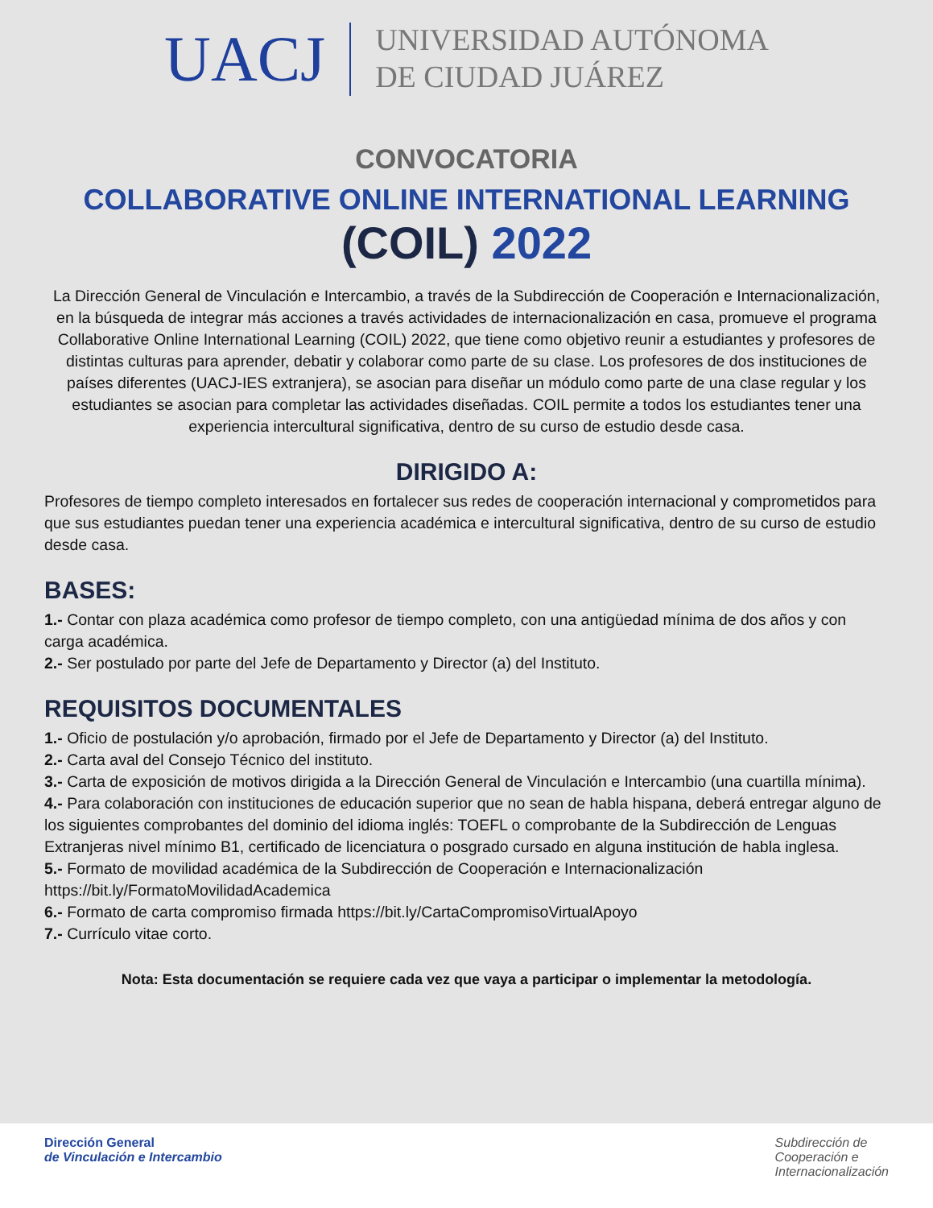UACJ
UNIVERSIDAD AUTÓNOMA
DE CIUDAD JUÁREZ
CONVOCATORIA
COLLABORATIVE ONLINE INTERNATIONAL LEARNING
(COIL) 2022
La Dirección General de Vinculación e Intercambio, a través de la Subdirección de Cooperación e Internacionalización, en la búsqueda de integrar más acciones a través actividades de internacionalización en casa, promueve el programa Collaborative Online International Learning (COIL) 2022, que tiene como objetivo reunir a estudiantes y profesores de distintas culturas para aprender, debatir y colaborar como parte de su clase. Los profesores de dos instituciones de países diferentes (UACJ-IES extranjera), se asocian para diseñar un módulo como parte de una clase regular y los estudiantes se asocian para completar las actividades diseñadas. COIL permite a todos los estudiantes tener una experiencia intercultural significativa, dentro de su curso de estudio desde casa.
DIRIGIDO A:
Profesores de tiempo completo interesados en fortalecer sus redes de cooperación internacional y comprometidos para que sus estudiantes puedan tener una experiencia académica e intercultural significativa, dentro de su curso de estudio desde casa.
BASES:
1.- Contar con plaza académica como profesor de tiempo completo, con una antigüedad mínima de dos años y con carga académica.
2.- Ser postulado por parte del Jefe de Departamento y Director (a) del Instituto.
REQUISITOS DOCUMENTALES
1.- Oficio de postulación y/o aprobación, firmado por el Jefe de Departamento y Director (a) del Instituto.
2.- Carta aval del Consejo Técnico del instituto.
3.- Carta de exposición de motivos dirigida a la Dirección General de Vinculación e Intercambio (una cuartilla mínima).
4.- Para colaboración con instituciones de educación superior que no sean de habla hispana, deberá entregar alguno de los siguientes comprobantes del dominio del idioma inglés: TOEFL o comprobante de la Subdirección de Lenguas Extranjeras nivel mínimo B1, certificado de licenciatura o posgrado cursado en alguna institución de habla inglesa.
5.- Formato de movilidad académica de la Subdirección de Cooperación e Internacionalización https://bit.ly/FormatoMovilidadAcademica
6.- Formato de carta compromiso firmada https://bit.ly/CartaCompromisoVirtualApoyo
7.- Currículo vitae corto.
Nota: Esta documentación se requiere cada vez que vaya a participar o implementar la metodología.
Dirección General
de Vinculación e Intercambio
Subdirección de
Cooperación e
Internacionalización